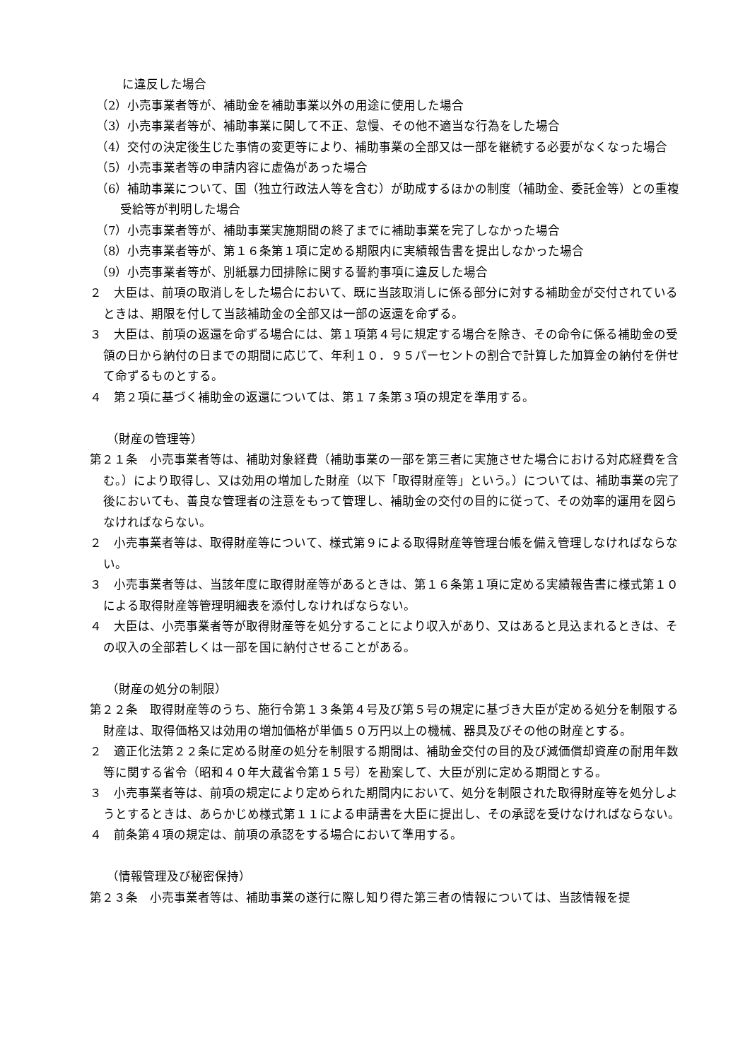に違反した場合
（2）小売事業者等が、補助金を補助事業以外の用途に使用した場合
（3）小売事業者等が、補助事業に関して不正、怠慢、その他不適当な行為をした場合
（4）交付の決定後生じた事情の変更等により、補助事業の全部又は一部を継続する必要がなくなった場合
（5）小売事業者等の申請内容に虚偽があった場合
（6）補助事業について、国（独立行政法人等を含む）が助成するほかの制度（補助金、委託金等）との重複受給等が判明した場合
（7）小売事業者等が、補助事業実施期間の終了までに補助事業を完了しなかった場合
（8）小売事業者等が、第１６条第１項に定める期限内に実績報告書を提出しなかった場合
（9）小売事業者等が、別紙暴力団排除に関する誓約事項に違反した場合
２　大臣は、前項の取消しをした場合において、既に当該取消しに係る部分に対する補助金が交付されているときは、期限を付して当該補助金の全部又は一部の返還を命ずる。
３　大臣は、前項の返還を命ずる場合には、第１項第４号に規定する場合を除き、その命令に係る補助金の受領の日から納付の日までの期間に応じて、年利１０．９５パーセントの割合で計算した加算金の納付を併せて命ずるものとする。
４　第２項に基づく補助金の返還については、第１７条第３項の規定を準用する。
（財産の管理等）
第２１条　小売事業者等は、補助対象経費（補助事業の一部を第三者に実施させた場合における対応経費を含む。）により取得し、又は効用の増加した財産（以下「取得財産等」という。）については、補助事業の完了後においても、善良な管理者の注意をもって管理し、補助金の交付の目的に従って、その効率的運用を図らなければならない。
２　小売事業者等は、取得財産等について、様式第９による取得財産等管理台帳を備え管理しなければならない。
３　小売事業者等は、当該年度に取得財産等があるときは、第１６条第１項に定める実績報告書に様式第１０による取得財産等管理明細表を添付しなければならない。
４　大臣は、小売事業者等が取得財産等を処分することにより収入があり、又はあると見込まれるときは、その収入の全部若しくは一部を国に納付させることがある。
（財産の処分の制限）
第２２条　取得財産等のうち、施行令第１３条第４号及び第５号の規定に基づき大臣が定める処分を制限する財産は、取得価格又は効用の増加価格が単価５０万円以上の機械、器具及びその他の財産とする。
２　適正化法第２２条に定める財産の処分を制限する期間は、補助金交付の目的及び減価償却資産の耐用年数等に関する省令（昭和４０年大蔵省令第１５号）を勘案して、大臣が別に定める期間とする。
３　小売事業者等は、前項の規定により定められた期間内において、処分を制限された取得財産等を処分しようとするときは、あらかじめ様式第１１による申請書を大臣に提出し、その承認を受けなければならない。
４　前条第４項の規定は、前項の承認をする場合において準用する。
（情報管理及び秘密保持）
第２３条　小売事業者等は、補助事業の遂行に際し知り得た第三者の情報については、当該情報を提